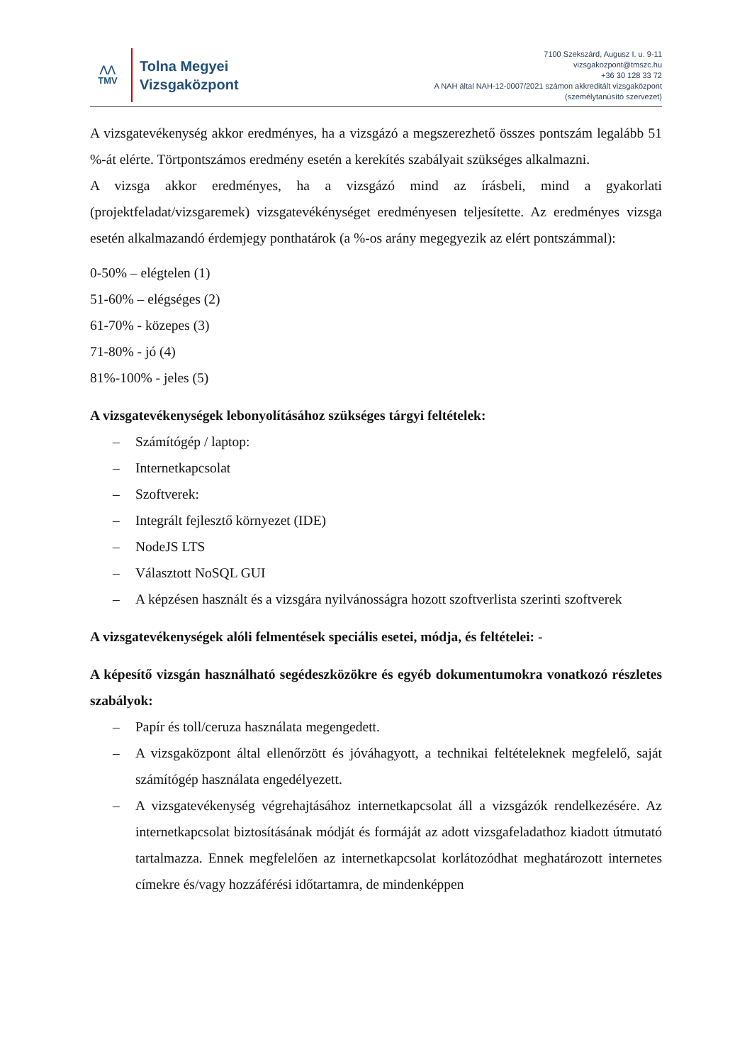⋀⋀
TMV
Tolna Megyei
Vizsgaközpont
7100 Szekszárd, Augusz I. u. 9-11
vizsgakozpont@tmszc.hu
+36 30 128 33 72
A NAH által NAH-12-0007/2021 számon akkreditált vizsgaközpont
(személytanúsító szervezet)
A vizsgatevékenység akkor eredményes, ha a vizsgázó a megszerezhető összes pontszám legalább 51 %-át elérte. Törtpontszámos eredmény esetén a kerekítés szabályait szükséges alkalmazni.
A vizsga akkor eredményes, ha a vizsgázó mind az írásbeli, mind a gyakorlati (projektfeladat/vizsgaremek) vizsgatevékénységet eredményesen teljesítette. Az eredményes vizsga esetén alkalmazandó érdemjegy ponthatárok (a %-os arány megegyezik az elért pontszámmal):
0-50% – elégtelen (1)
51-60% – elégséges (2)
61-70% - közepes (3)
71-80% - jó (4)
81%-100% - jeles (5)
A vizsgatevékenységek lebonyolításához szükséges tárgyi feltételek:
– Számítógép / laptop:
– Internetkapcsolat
– Szoftverek:
– Integrált fejlesztő környezet (IDE)
– NodeJS LTS
– Választott NoSQL GUI
– A képzésen használt és a vizsgára nyilvánosságra hozott szoftverlista szerinti szoftverek
A vizsgatevékenységek alóli felmentések speciális esetei, módja, és feltételei: -
A képesítő vizsgán használható segédeszközökre és egyéb dokumentumokra vonatkozó részletes szabályok:
– Papír és toll/ceruza használata megengedett.
– A vizsgaközpont által ellenőrzött és jóváhagyott, a technikai feltételeknek megfelelő, saját számítógép használata engedélyezett.
– A vizsgatevékenység végrehajtásához internetkapcsolat áll a vizsgázók rendelkezésére. Az internetkapcsolat biztosításának módját és formáját az adott vizsgafeladathoz kiadott útmutató tartalmazza. Ennek megfelelően az internetkapcsolat korlátozódhat meghatározott internetes címekre és/vagy hozzáférési időtartamra, de mindenképpen